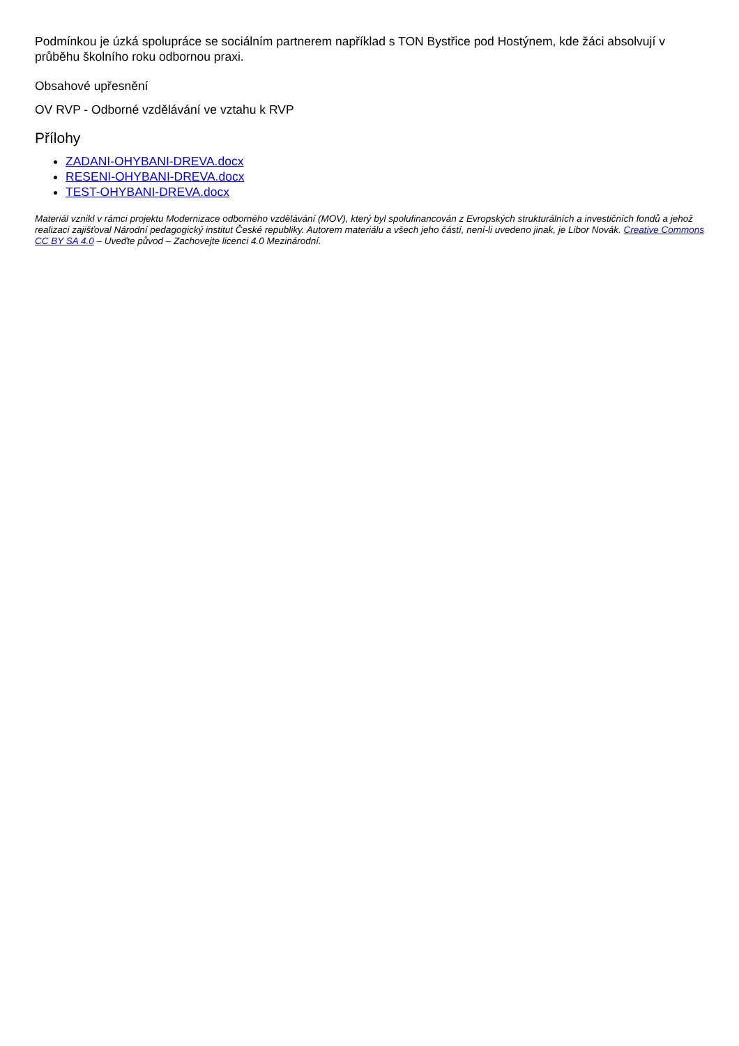Podmínkou je úzká spolupráce se sociálním partnerem například s TON Bystřice pod Hostýnem, kde žáci absolvují v průběhu školního roku odbornou praxi.
Obsahové upřesnění
OV RVP - Odborné vzdělávání ve vztahu k RVP
Přílohy
ZADANI-OHYBANI-DREVA.docx
RESENI-OHYBANI-DREVA.docx
TEST-OHYBANI-DREVA.docx
Materiál vznikl v rámci projektu Modernizace odborného vzdělávání (MOV), který byl spolufinancován z Evropských strukturálních a investičních fondů a jehož realizaci zajišťoval Národní pedagogický institut České republiky. Autorem materiálu a všech jeho částí, není-li uvedeno jinak, je Libor Novák. Creative Commons CC BY SA 4.0 – Uveďte původ – Zachovejte licenci 4.0 Mezinárodní.